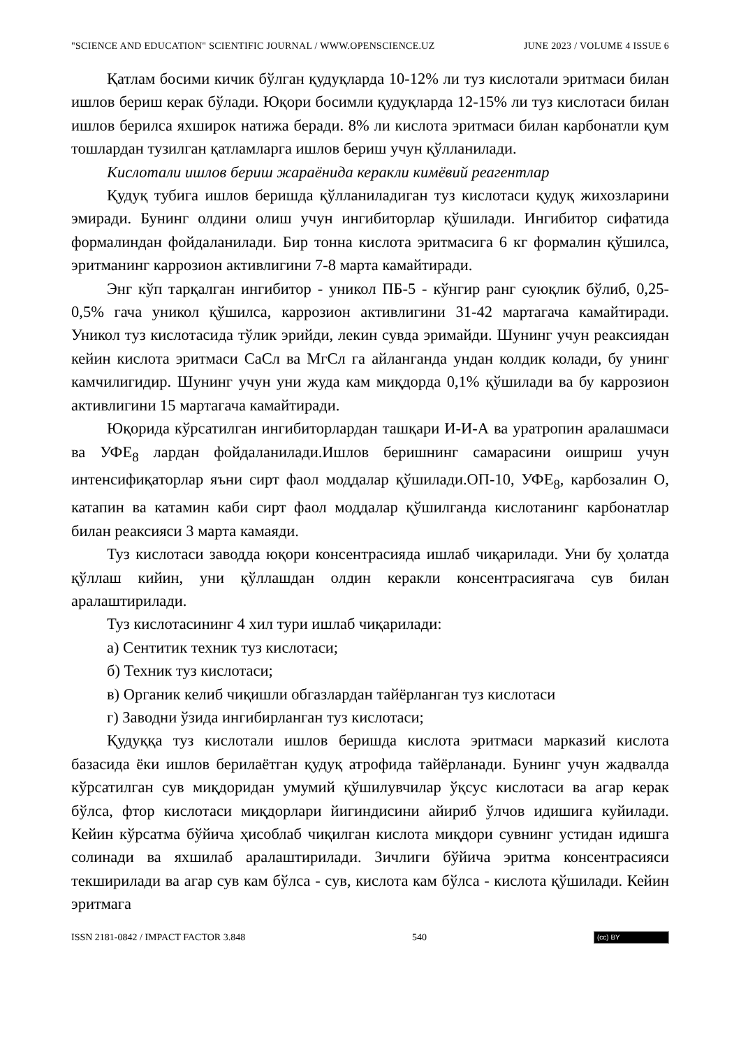"SCIENCE AND EDUCATION" SCIENTIFIC JOURNAL / WWW.OPENSCIENCE.UZ JUNE 2023 / VOLUME 4 ISSUE 6
Қатлам босими кичик бўлган қудуқларда 10-12% ли туз кислотали эритмаси билан ишлов бериш керак бўлади. Юқори босимли қудуқларда 12-15% ли туз кислотаси билан ишлов берилса яхширок натижа беради. 8% ли кислота эритмаси билан карбонатли қум тошлардан тузилган қатламларга ишлов бериш учун қўлланилади.
Кислотали ишлов бериш жараёнида керакли кимёвий реагентлар
Қудуқ тубига ишлов беришда қўлланиладиган туз кислотаси қудуқ жихозларини эмиради. Бунинг олдини олиш учун ингибиторлар қўшилади. Ингибитор сифатида формалиндан фойдаланилади. Бир тонна кислота эритмасига 6 кг формалин қўшилса, эритманинг каррозион активлигини 7-8 марта камайтиради.
Энг кўп тарқалган ингибитор - уникол ПБ-5 - кўнгир ранг суюқлик бўлиб, 0,25-0,5% гача уникол қўшилса, каррозион активлигини 31-42 мартагача камайтиради. Уникол туз кислотасида тўлик эрийди, лекин сувда эримайди. Шунинг учун реаксиядан кейин кислота эритмаси СаСл ва МгСл га айланганда ундан колдик колади, бу унинг камчилигидир. Шунинг учун уни жуда кам миқдорда 0,1% қўшилади ва бу каррозион активлигини 15 мартагача камайтиради.
Юқорида кўрсатилган ингибиторлардан ташқари И-И-А ва уратропин аралашмаси ва УФЕ<sub>8</sub> лардан фойдаланилади.Ишлов беришнинг самарасини оишриш учун интенсифиқаторлар яъни сирт фаол моддалар қўшилади.ОП-10, УФЕ<sub>8</sub>, карбозалин О, катапин ва катамин каби сирт фаол моддалар қўшилганда кислотанинг карбонатлар билан реаксияси 3 марта камаяди.
Туз кислотаси заводда юқори консентрасияда ишлаб чиқарилади. Уни бу ҳолатда қўллаш кийин, уни қўллашдан олдин керакли консентрасиягача сув билан аралаштирилади.
Туз кислотасининг 4 хил тури ишлаб чиқарилади:
а) Сентитик техник туз кислотаси;
б) Техник туз кислотаси;
в) Органик келиб чиқишли обгазлардан тайёрланган туз кислотаси
г) Заводни ўзида ингибирланган туз кислотаси;
Қудуққа туз кислотали ишлов беришда кислота эритмаси марказий кислота базасида ёки ишлов берилаётган қудуқ атрофида тайёрланади. Бунинг учун жадвалда кўрсатилган сув миқдоридан умумий қўшилувчилар ўқсус кислотаси ва агар керак бўлса, фтор кислотаси миқдорлари йигиндисини айириб ўлчов идишига куйилади. Кейин кўрсатма бўйича ҳисоблаб чиқилган кислота миқдори сувнинг устидан идишга солинади ва яхшилаб аралаштирилади. Зичлиги бўйича эритма консентрасияси текширилади ва агар сув кам бўлса - сув, кислота кам бўлса - кислота қўшилади. Кейин эритмага
ISSN 2181-0842 / IMPACT FACTOR 3.848 540 (cc) BY